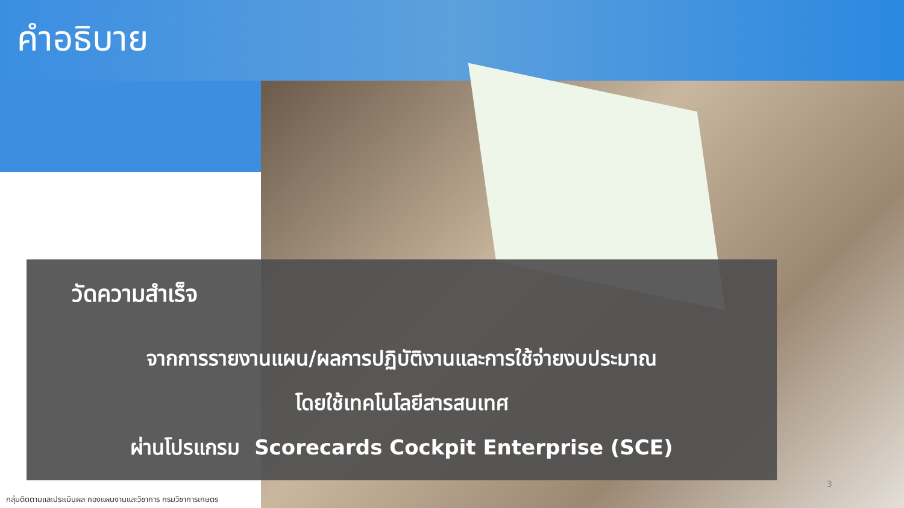คำอธิบาย
วัดความสำเร็จ
จากการรายงานแผน/ผลการปฏิบัติงานและการใช้จ่ายงบประมาณ
โดยใช้เทคโนโลยีสารสนเทศ
ผ่านโปรแกรม Scorecards Cockpit Enterprise (SCE)
3
กลุ่มติดตามและประเมินผล กองแผนงานและวิชาการ กรมวิชาการเกษตร